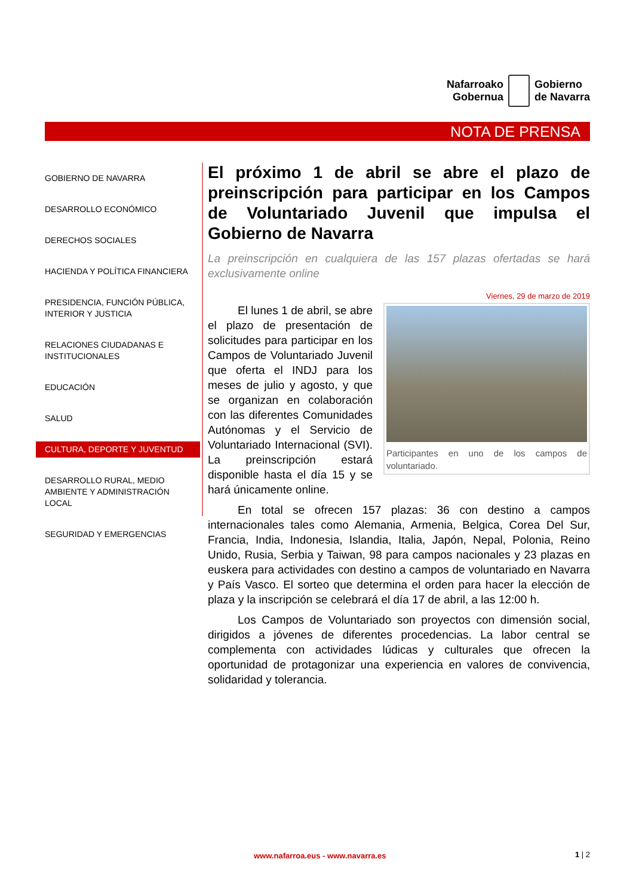Nafarroako
Gobernua
Gobierno
de Navarra
NOTA DE PRENSA
GOBIERNO DE NAVARRA
DESARROLLO ECONÓMICO
DERECHOS SOCIALES
HACIENDA Y POLÍTICA FINANCIERA
PRESIDENCIA, FUNCIÓN PÚBLICA, INTERIOR Y JUSTICIA
RELACIONES CIUDADANAS E INSTITUCIONALES
EDUCACIÓN
SALUD
CULTURA, DEPORTE Y JUVENTUD
DESARROLLO RURAL, MEDIO AMBIENTE Y ADMINISTRACIÓN LOCAL
SEGURIDAD Y EMERGENCIAS
El próximo 1 de abril se abre el plazo de preinscripción para participar en los Campos de Voluntariado Juvenil que impulsa el Gobierno de Navarra
La preinscripción en cualquiera de las 157 plazas ofertadas se hará exclusivamente online
Viernes, 29 de marzo de 2019
Participantes en uno de los campos de voluntariado.
El lunes 1 de abril, se abre el plazo de presentación de solicitudes para participar en los Campos de Voluntariado Juvenil que oferta el INDJ para los meses de julio y agosto, y que se organizan en colaboración con las diferentes Comunidades Autónomas y el Servicio de Voluntariado Internacional (SVI). La preinscripción estará disponible hasta el día 15 y se hará únicamente online.
En total se ofrecen 157 plazas: 36 con destino a campos internacionales tales como Alemania, Armenia, Belgica, Corea Del Sur, Francia, India, Indonesia, Islandia, Italia, Japón, Nepal, Polonia, Reino Unido, Rusia, Serbia y Taiwan, 98 para campos nacionales y 23 plazas en euskera para actividades con destino a campos de voluntariado en Navarra y País Vasco. El sorteo que determina el orden para hacer la elección de plaza y la inscripción se celebrará el día 17 de abril, a las 12:00 h.
Los Campos de Voluntariado son proyectos con dimensión social, dirigidos a jóvenes de diferentes procedencias. La labor central se complementa con actividades lúdicas y culturales que ofrecen la oportunidad de protagonizar una experiencia en valores de convivencia, solidaridad y tolerancia.
www.nafarroa.eus - www.navarra.es
1 | 2